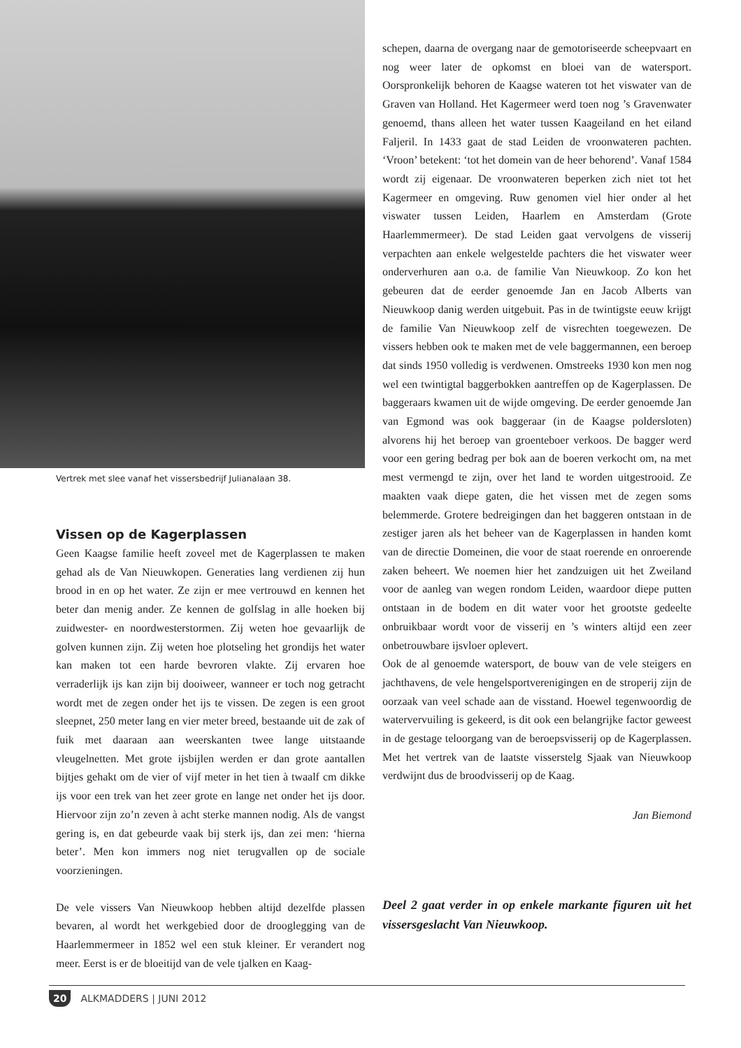Vertrek met slee vanaf het vissersbedrijf Julianalaan 38.
Vissen op de Kagerplassen
Geen Kaagse familie heeft zoveel met de Kagerplassen te maken gehad als de Van Nieuwkopen. Generaties lang verdienen zij hun brood in en op het water. Ze zijn er mee vertrouwd en kennen het beter dan menig ander. Ze kennen de golfslag in alle hoeken bij zuidwester- en noordwesterstormen. Zij weten hoe gevaarlijk de golven kunnen zijn. Zij weten hoe plotseling het grondijs het water kan maken tot een harde bevroren vlakte. Zij ervaren hoe verraderlijk ijs kan zijn bij dooiweer, wanneer er toch nog getracht wordt met de zegen onder het ijs te vissen. De zegen is een groot sleepnet, 250 meter lang en vier meter breed, bestaande uit de zak of fuik met daaraan aan weerskanten twee lange uitstaande vleugelnetten. Met grote ijsbijlen werden er dan grote aantallen bijtjes gehakt om de vier of vijf meter in het tien à twaalf cm dikke ijs voor een trek van het zeer grote en lange net onder het ijs door. Hiervoor zijn zo’n zeven à acht sterke mannen nodig. Als de vangst gering is, en dat gebeurde vaak bij sterk ijs, dan zei men: ‘hierna beter’. Men kon immers nog niet terugvallen op de sociale voorzieningen.
De vele vissers Van Nieuwkoop hebben altijd dezelfde plassen bevaren, al wordt het werkgebied door de drooglegging van de Haarlemmermeer in 1852 wel een stuk kleiner. Er verandert nog meer. Eerst is er de bloeitijd van de vele tjalken en Kaag-
schepen, daarna de overgang naar de gemotoriseerde scheepvaart en nog weer later de opkomst en bloei van de watersport. Oorspronkelijk behoren de Kaagse wateren tot het viswater van de Graven van Holland. Het Kagermeer werd toen nog ’s Gravenwater genoemd, thans alleen het water tussen Kaageiland en het eiland Faljeril. In 1433 gaat de stad Leiden de vroonwateren pachten. ‘Vroon’ betekent: ‘tot het domein van de heer behorend’. Vanaf 1584 wordt zij eigenaar. De vroonwateren beperken zich niet tot het Kagermeer en omgeving. Ruw genomen viel hier onder al het viswater tussen Leiden, Haarlem en Amsterdam (Grote Haarlemmermeer). De stad Leiden gaat vervolgens de visserij verpachten aan enkele welgestelde pachters die het viswater weer onderverhuren aan o.a. de familie Van Nieuwkoop. Zo kon het gebeuren dat de eerder genoemde Jan en Jacob Alberts van Nieuwkoop danig werden uitgebuit. Pas in de twintigste eeuw krijgt de familie Van Nieuwkoop zelf de visrechten toegewezen. De vissers hebben ook te maken met de vele baggermannen, een beroep dat sinds 1950 volledig is verdwenen. Omstreeks 1930 kon men nog wel een twintigtal baggerbokken aantreffen op de Kagerplassen. De baggeraars kwamen uit de wijde omgeving. De eerder genoemde Jan van Egmond was ook baggeraar (in de Kaagse poldersloten) alvorens hij het beroep van groenteboer verkoos. De bagger werd voor een gering bedrag per bok aan de boeren verkocht om, na met mest vermengd te zijn, over het land te worden uitgestrooid. Ze maakten vaak diepe gaten, die het vissen met de zegen soms belemmerde. Grotere bedreigingen dan het baggeren ontstaan in de zestiger jaren als het beheer van de Kagerplassen in handen komt van de directie Domeinen, die voor de staat roerende en onroerende zaken beheert. We noemen hier het zandzuigen uit het Zweiland voor de aanleg van wegen rondom Leiden, waardoor diepe putten ontstaan in de bodem en dit water voor het grootste gedeelte onbruikbaar wordt voor de visserij en ’s winters altijd een zeer onbetrouwbare ijsvloer oplevert.
Ook de al genoemde watersport, de bouw van de vele steigers en jachthavens, de vele hengelsportverenigingen en de stroperij zijn de oorzaak van veel schade aan de visstand. Hoewel tegenwoordig de watervervuiling is gekeerd, is dit ook een belangrijke factor geweest in de gestage teloorgang van de beroepsvisserij op de Kagerplassen. Met het vertrek van de laatste visserstelg Sjaak van Nieuwkoop verdwijnt dus de broodvisserij op de Kaag.
Jan Biemond
Deel 2 gaat verder in op enkele markante figuren uit het vissersgeslacht Van Nieuwkoop.
20 ALKMADDERS | JUNI 2012